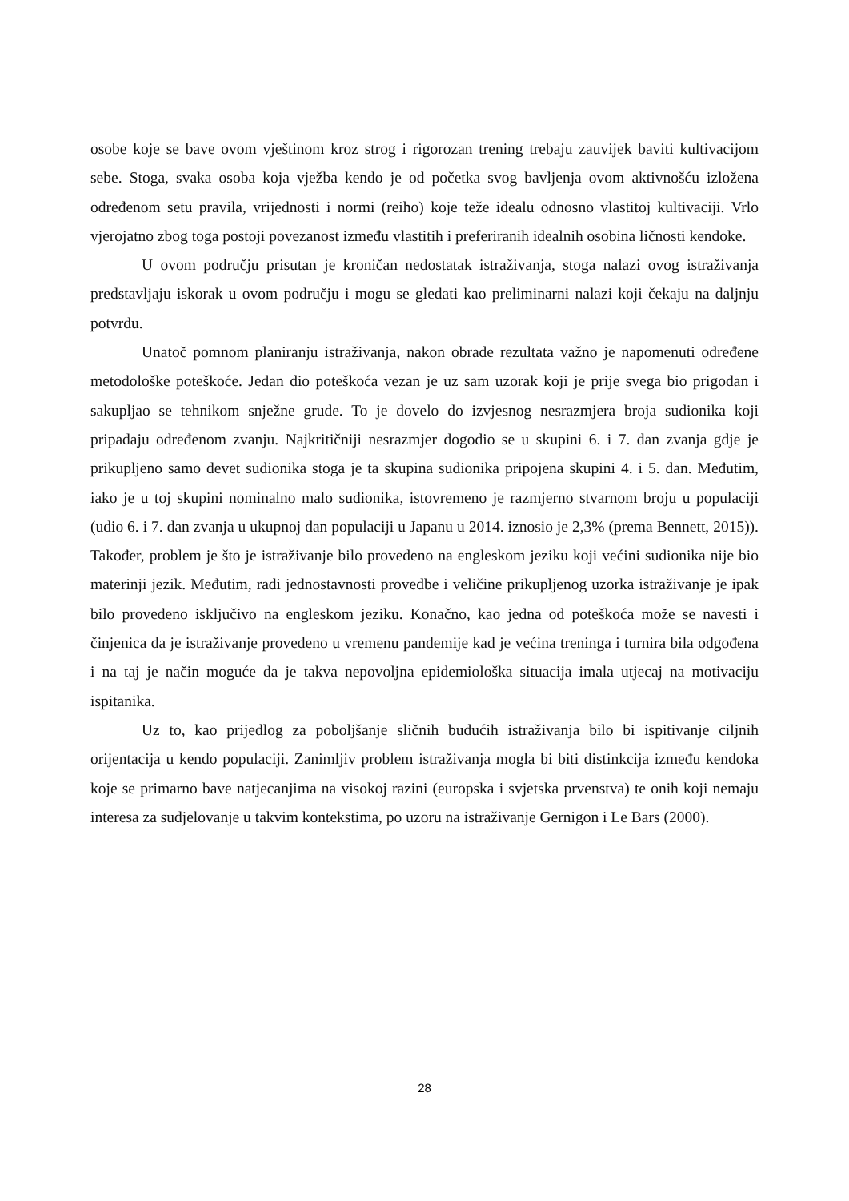osobe koje se bave ovom vještinom kroz strog i rigorozan trening trebaju zauvijek baviti kultivacijom sebe. Stoga, svaka osoba koja vježba kendo je od početka svog bavljenja ovom aktivnošću izložena određenom setu pravila, vrijednosti i normi (reiho) koje teže idealu odnosno vlastitoj kultivaciji. Vrlo vjerojatno zbog toga postoji povezanost između vlastitih i preferiranih idealnih osobina ličnosti kendoke.
U ovom području prisutan je kroničan nedostatak istraživanja, stoga nalazi ovog istraživanja predstavljaju iskorak u ovom području i mogu se gledati kao preliminarni nalazi koji čekaju na daljnju potvrdu.
Unatoč pomnom planiranju istraživanja, nakon obrade rezultata važno je napomenuti određene metodološke poteškoće. Jedan dio poteškoća vezan je uz sam uzorak koji je prije svega bio prigodan i sakupljao se tehnikom snježne grude. To je dovelo do izvjesnog nesrazmjera broja sudionika koji pripadaju određenom zvanju. Najkritičniji nesrazmjer dogodio se u skupini 6. i 7. dan zvanja gdje je prikupljeno samo devet sudionika stoga je ta skupina sudionika pripojena skupini 4. i 5. dan. Međutim, iako je u toj skupini nominalno malo sudionika, istovremeno je razmjerno stvarnom broju u populaciji (udio 6. i 7. dan zvanja u ukupnoj dan populaciji u Japanu u 2014. iznosio je 2,3% (prema Bennett, 2015)). Također, problem je što je istraživanje bilo provedeno na engleskom jeziku koji većini sudionika nije bio materinji jezik. Međutim, radi jednostavnosti provedbe i veličine prikupljenog uzorka istraživanje je ipak bilo provedeno isključivo na engleskom jeziku. Konačno, kao jedna od poteškoća može se navesti i činjenica da je istraživanje provedeno u vremenu pandemije kad je većina treninga i turnira bila odgođena i na taj je način moguće da je takva nepovoljna epidemiološka situacija imala utjecaj na motivaciju ispitanika.
Uz to, kao prijedlog za poboljšanje sličnih budućih istraživanja bilo bi ispitivanje ciljnih orijentacija u kendo populaciji. Zanimljiv problem istraživanja mogla bi biti distinkcija između kendoka koje se primarno bave natjecanjima na visokoj razini (europska i svjetska prvenstva) te onih koji nemaju interesa za sudjelovanje u takvim kontekstima, po uzoru na istraživanje Gernigon i Le Bars (2000).
28